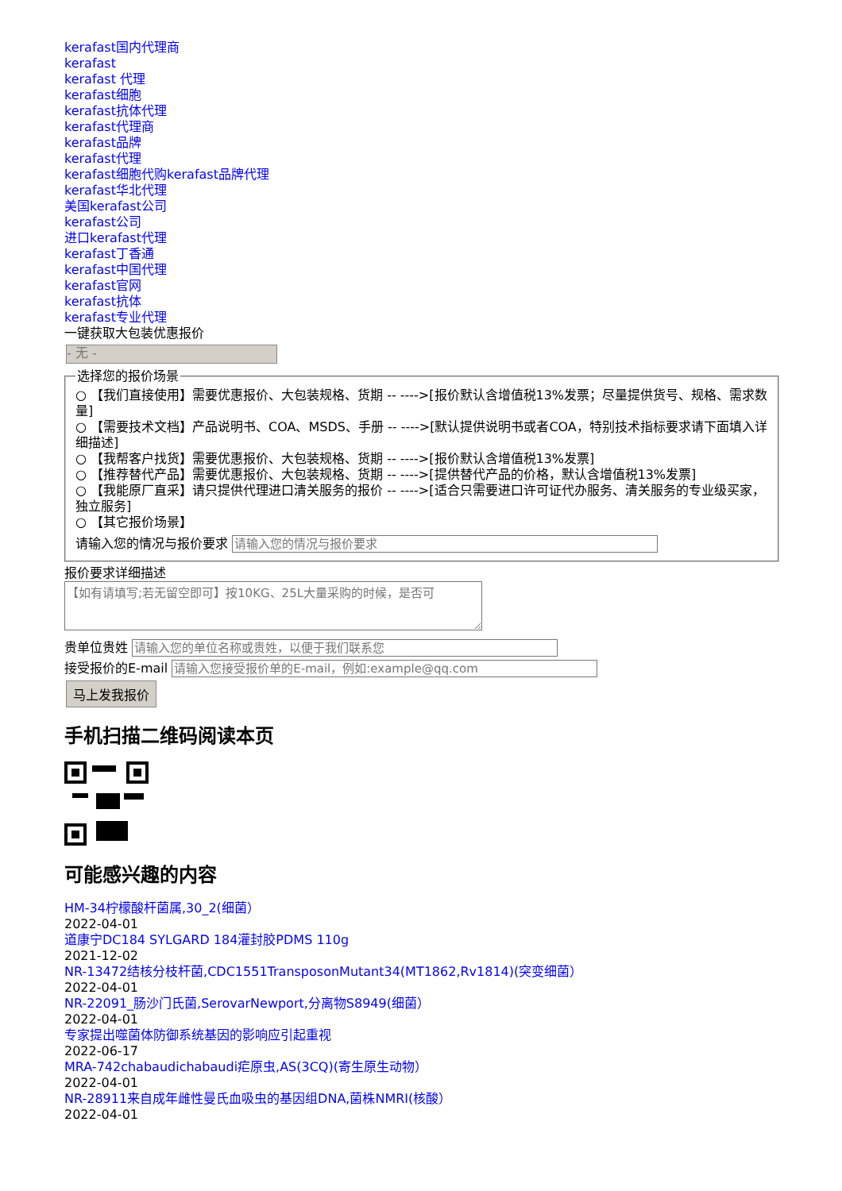kerafast国内代理商
kerafast
kerafast 代理
kerafast细胞
kerafast抗体代理
kerafast代理商
kerafast品牌
kerafast代理
kerafast细胞代购kerafast品牌代理
kerafast华北代理
美国kerafast公司
kerafast公司
进口kerafast代理
kerafast丁香通
kerafast中国代理
kerafast官网
kerafast抗体
kerafast专业代理
一键获取大包装优惠报价
- 无 -
选择您的报价场景
○ 【我们直接使用】需要优惠报价、大包装规格、货期 -- ---->[报价默认含增值税13%发票；尽量提供货号、规格、需求数量]
○ 【需要技术文档】产品说明书、COA、MSDS、手册 -- ---->[默认提供说明书或者COA，特别技术指标要求请下面填入详细描述]
○ 【我帮客户找货】需要优惠报价、大包装规格、货期 -- ---->[报价默认含增值税13%发票]
○ 【推荐替代产品】需要优惠报价、大包装规格、货期 -- ---->[提供替代产品的价格，默认含增值税13%发票]
○ 【我能原厂直采】请只提供代理进口清关服务的报价 -- ---->[适合只需要进口许可证代办服务、清关服务的专业级买家，独立服务]
○ 【其它报价场景】
请输入您的情况与报价要求
报价要求详细描述
贵单位贵姓
接受报价的E-mail
马上发我报价
手机扫描二维码阅读本页
可能感兴趣的内容
HM-34柠檬酸杆菌属,30_2(细菌）
2022-04-01
道康宁DC184 SYLGARD 184灌封胶PDMS 110g
2021-12-02
NR-13472结核分枝杆菌,CDC1551TransposonMutant34(MT1862,Rv1814)(突变细菌）
2022-04-01
NR-22091_肠沙门氏菌,SerovarNewport,分离物S8949(细菌）
2022-04-01
专家提出噬菌体防御系统基因的影响应引起重视
2022-06-17
MRA-742chabaudichabaudi疟原虫,AS(3CQ)(寄生原生动物）
2022-04-01
NR-28911来自成年雌性曼氏血吸虫的基因组DNA,菌株NMRI(核酸）
2022-04-01